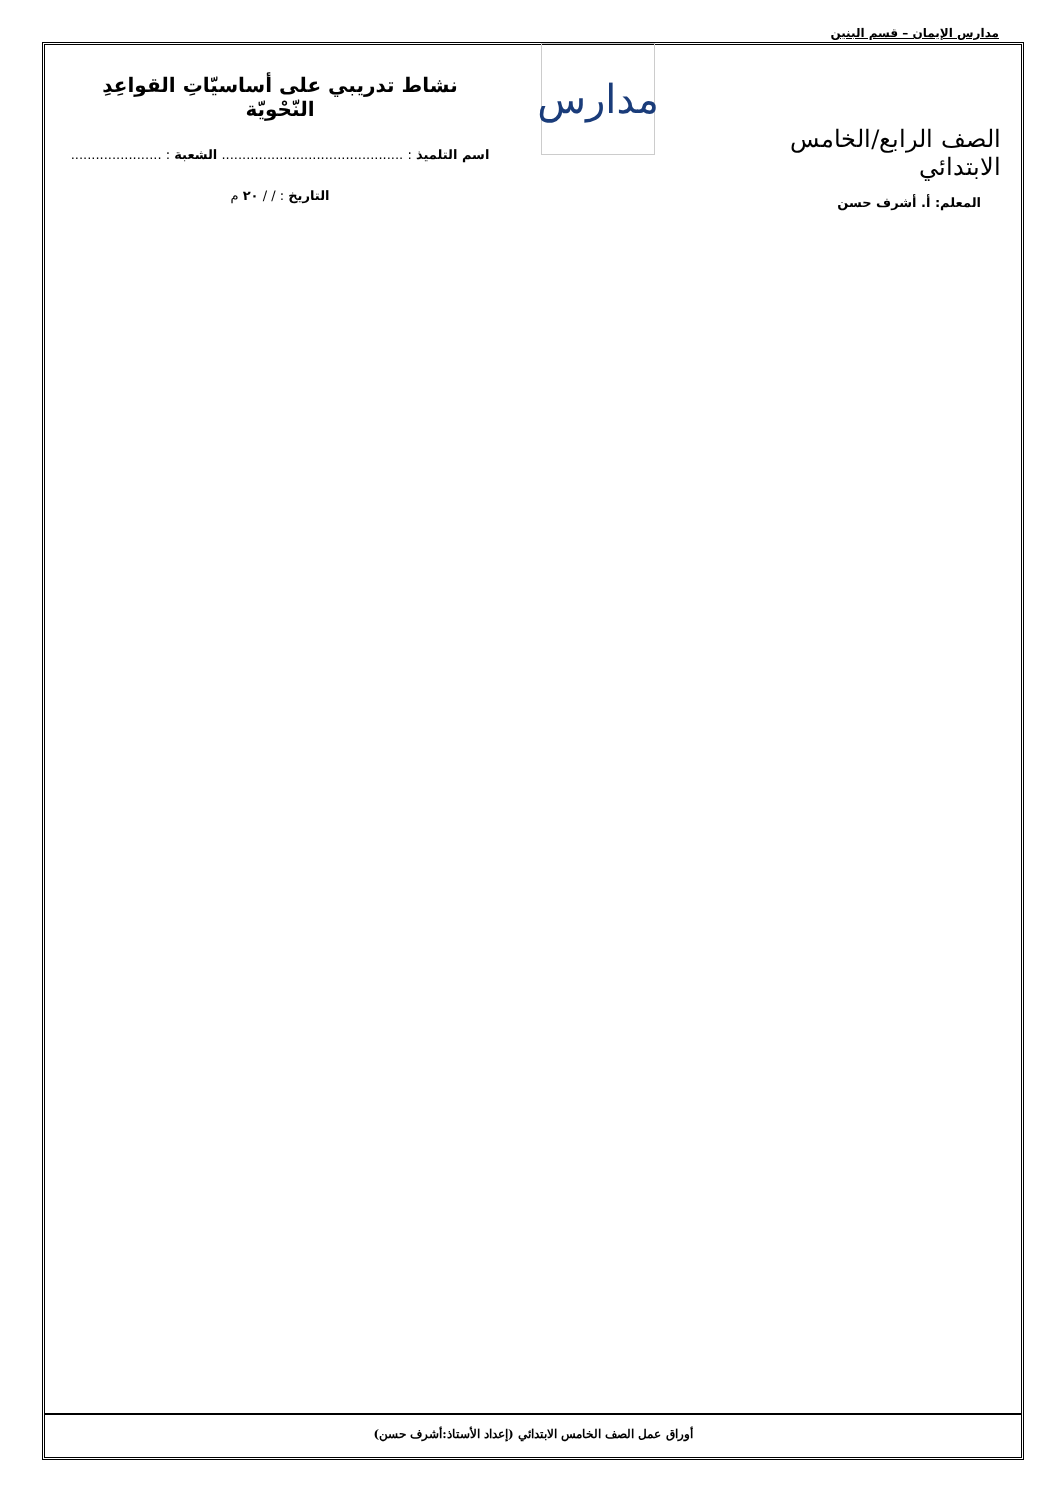مدارس الإيمان – قسم البنين
الصف الرابع/الخامس الابتدائي
المعلم: أ. أشرف حسن
مدارس
نشاط تدريبي على أساسيّاتِ القواعِدِ النّحْويّة
اسم التلميذ : ............................................ الشعبة : ......................
التاريخ : / / ٢٠ م
أوراق عمل الصف الخامس الابتدائي (إعداد الأستاذ:أشرف حسن)